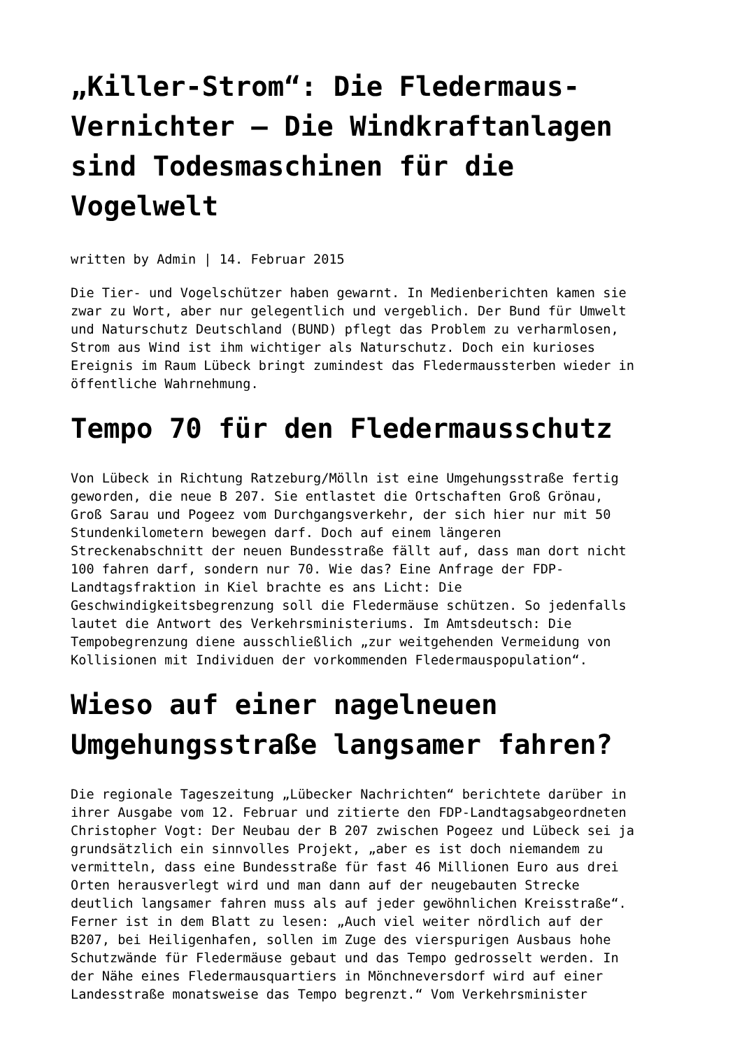„Killer-Strom“: Die Fledermaus-Vernichter – Die Windkraftanlagen sind Todesmaschinen für die Vogelwelt
written by Admin | 14. Februar 2015
Die Tier- und Vogelschützer haben gewarnt. In Medienberichten kamen sie zwar zu Wort, aber nur gelegentlich und vergeblich. Der Bund für Umwelt und Naturschutz Deutschland (BUND) pflegt das Problem zu verharmlosen, Strom aus Wind ist ihm wichtiger als Naturschutz. Doch ein kurioses Ereignis im Raum Lübeck bringt zumindest das Fledermaussterben wieder in öffentliche Wahrnehmung.
Tempo 70 für den Fledermausschutz
Von Lübeck in Richtung Ratzeburg/Mölln ist eine Umgehungsstraße fertig geworden, die neue B 207. Sie entlastet die Ortschaften Groß Grönau, Groß Sarau und Pogeez vom Durchgangsverkehr, der sich hier nur mit 50 Stundenkilometern bewegen darf. Doch auf einem längeren Streckenabschnitt der neuen Bundesstraße fällt auf, dass man dort nicht 100 fahren darf, sondern nur 70. Wie das? Eine Anfrage der FDP- Landtagsfraktion in Kiel brachte es ans Licht: Die Geschwindigkeitsbegrenzung soll die Fledermäuse schützen. So jedenfalls lautet die Antwort des Verkehrsministeriums. Im Amtsdeutsch: Die Tempobegrenzung diene ausschließlich „zur weitgehenden Vermeidung von Kollisionen mit Individuen der vorkommenden Fledermauspopulation“.
Wieso auf einer nagelneuen Umgehungsstraße langsamer fahren?
Die regionale Tageszeitung „Lübecker Nachrichten“ berichtete darüber in ihrer Ausgabe vom 12. Februar und zitierte den FDP-Landtagsabgeordneten Christopher Vogt: Der Neubau der B 207 zwischen Pogeez und Lübeck sei ja grundsätzlich ein sinnvolles Projekt, „aber es ist doch niemandem zu vermitteln, dass eine Bundesstraße für fast 46 Millionen Euro aus drei Orten herausverlegt wird und man dann auf der neugebauten Strecke deutlich langsamer fahren muss als auf jeder gewöhnlichen Kreisstraße“. Ferner ist in dem Blatt zu lesen: „Auch viel weiter nördlich auf der B207, bei Heiligenhafen, sollen im Zuge des vierspurigen Ausbaus hohe Schutzwände für Fledermäuse gebaut und das Tempo gedrosselt werden. In der Nähe eines Fledermausquartiers in Mönchneversdorf wird auf einer Landesstraße monatsweise das Tempo begrenzt.“ Vom Verkehrsminister